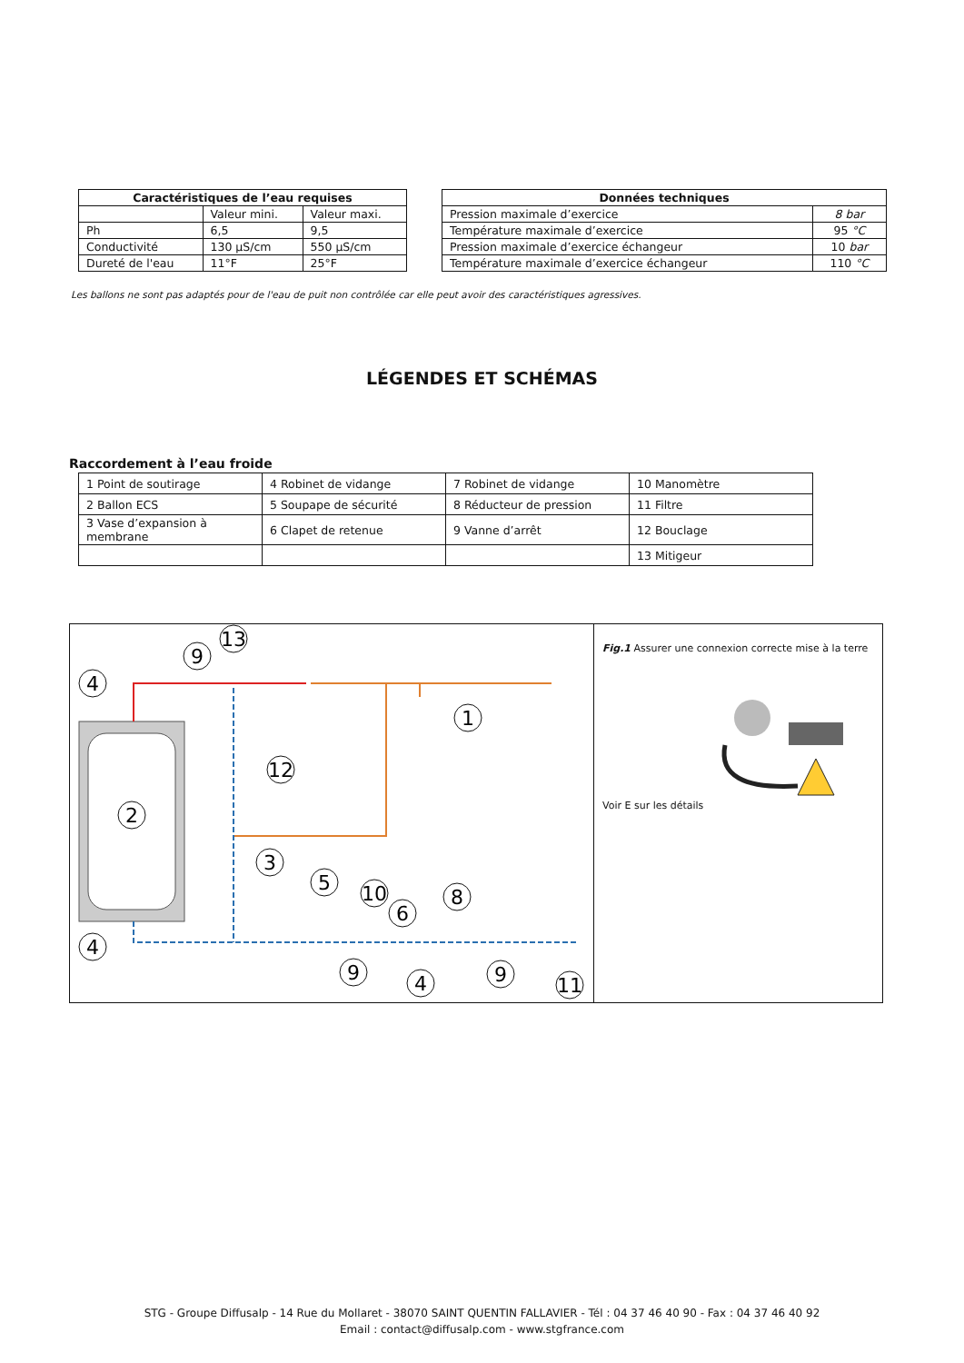| Caractéristiques de l’eau requises | | |
| --- | --- | --- |
| | Valeur mini. | Valeur maxi. |
| Ph | 6,5 | 9,5 |
| Conductivité | 130 µS/cm | 550 µS/cm |
| Dureté de l'eau | 11°F | 25°F |
| Données techniques | |
| --- | --- |
| Pression maximale d’exercice | 8 bar |
| Température maximale d’exercice | 95 °C |
| Pression maximale d’exercice échangeur | 10 bar |
| Température maximale d’exercice échangeur | 110 °C |
Les ballons ne sont pas adaptés pour de l'eau de puit non contrôlée car elle peut avoir des caractéristiques agressives.
LÉGENDES ET SCHÉMAS
Raccordement à l’eau froide
| 1 Point de soutirage | 4 Robinet de vidange | 7 Robinet de vidange | 10 Manomètre |
| 2 Ballon ECS | 5 Soupape de sécurité | 8 Réducteur de pression | 11 Filtre |
| 3 Vase d’expansion à membrane | 6 Clapet de retenue | 9 Vanne d’arrêt | 12 Bouclage |
| | | | 13 Mitigeur |
4
9
13
1
12
2
3
5
10
6
8
4
9
4
9
11
Fig.1 Assurer une connexion correcte mise à la terre
Voir E sur les détails
STG - Groupe Diffusalp - 14 Rue du Mollaret - 38070 SAINT QUENTIN FALLAVIER - Tél : 04 37 46 40 90 - Fax : 04 37 46 40 92
Email : contact@diffusalp.com - www.stgfrance.com